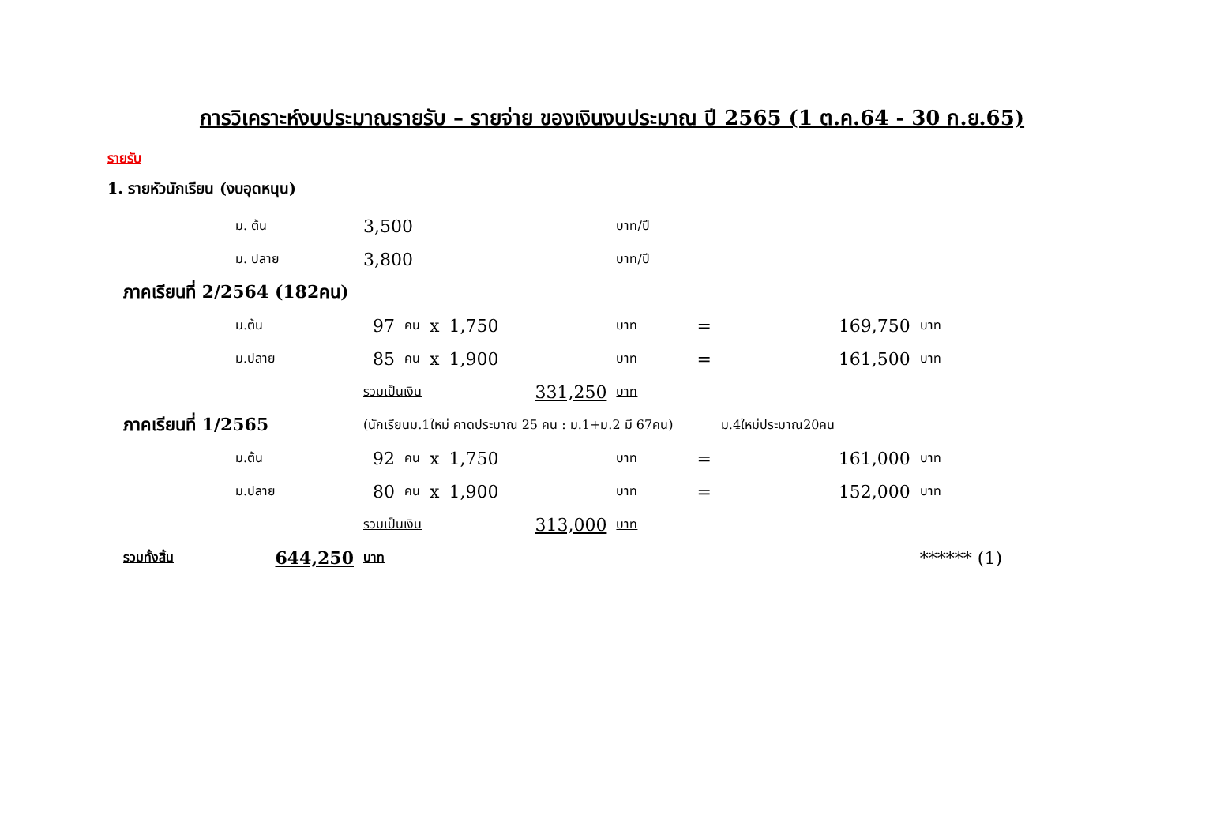การวิเคราะห์งบประมาณรายรับ – รายจ่าย ของเงินงบประมาณ ปี 2565 (1 ต.ค.64 - 30 ก.ย.65)
รายรับ
1. รายหัวนักเรียน (งบอุดหนุน)
| | ม. ต้น | 3,500 | | | | บาท/ปี | | | | |
| | ม. ปลาย | 3,800 | | | | บาท/ปี | | | | |
| ภาคเรียนที่ 2/2564 (182คน) | | | | | | | | | | |
| | ม.ต้น | 97 | คน | x | 1,750 | บาท | = | 169,750 | บาท | |
| | ม.ปลาย | 85 | คน | x | 1,900 | บาท | = | 161,500 | บาท | |
| | | รวมเป็นเงิน | | | 331,250 | บาท | | | | |
| ภาคเรียนที่ 1/2565 | | (นักเรียนม.1ใหม่ คาดประมาณ 25 คน : ม.1+ม.2 มี 67คน) | | | | | | ม.4ใหม่ประมาณ20คน | | |
| | ม.ต้น | 92 | คน | x | 1,750 | บาท | = | 161,000 | บาท | |
| | ม.ปลาย | 80 | คน | x | 1,900 | บาท | = | 152,000 | บาท | |
| | | รวมเป็นเงิน | | | 313,000 | บาท | | | | |
| รวมทั้งสิ้น | 644,250 | บาท | | | | | | | ****** (1) | |